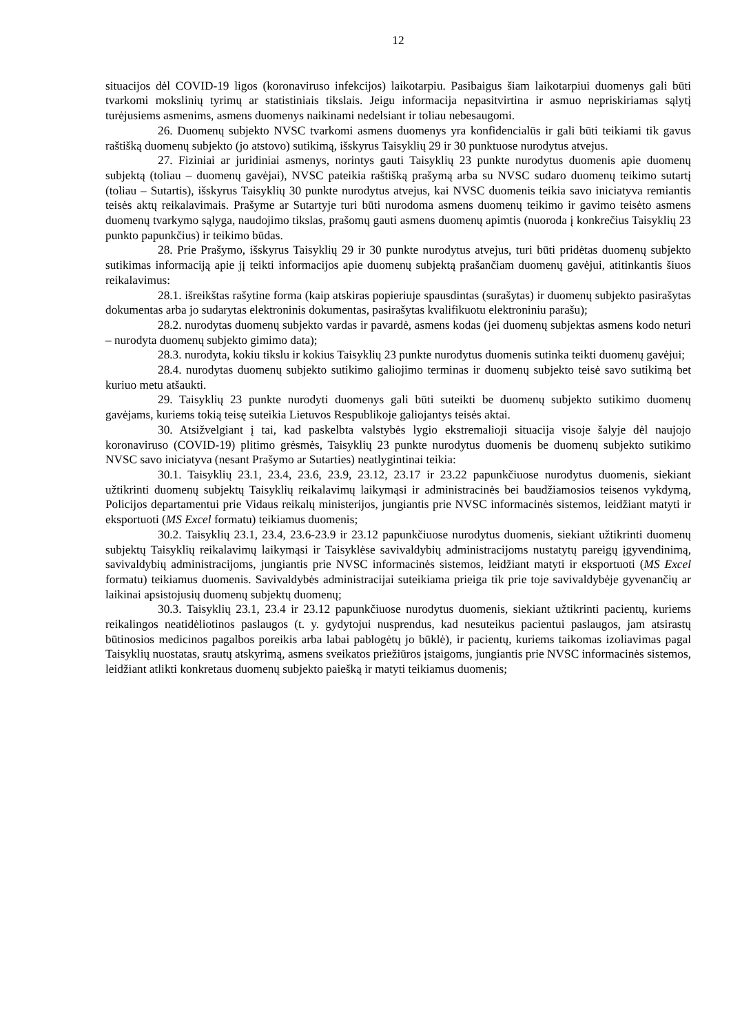12
situacijos dėl COVID-19 ligos (koronaviruso infekcijos) laikotarpiu. Pasibaigus šiam laikotarpiui duomenys gali būti tvarkomi mokslinių tyrimų ar statistiniais tikslais. Jeigu informacija nepasitvirtina ir asmuo nepriskiriamas sąlytį turėjusiems asmenims, asmens duomenys naikinami nedelsiant ir toliau nebesaugomi.
26. Duomenų subjekto NVSC tvarkomi asmens duomenys yra konfidencialūs ir gali būti teikiami tik gavus raštišką duomenų subjekto (jo atstovo) sutikimą, išskyrus Taisyklių 29 ir 30 punktuose nurodytus atvejus.
27. Fiziniai ar juridiniai asmenys, norintys gauti Taisyklių 23 punkte nurodytus duomenis apie duomenų subjektą (toliau – duomenų gavėjai), NVSC pateikia raštišką prašymą arba su NVSC sudaro duomenų teikimo sutartį (toliau – Sutartis), išskyrus Taisyklių 30 punkte nurodytus atvejus, kai NVSC duomenis teikia savo iniciatyva remiantis teisės aktų reikalavimais. Prašyme ar Sutartyje turi būti nurodoma asmens duomenų teikimo ir gavimo teisėto asmens duomenų tvarkymo sąlyga, naudojimo tikslas, prašomų gauti asmens duomenų apimtis (nuoroda į konkrečius Taisyklių 23 punkto papunkčius) ir teikimo būdas.
28. Prie Prašymo, išskyrus Taisyklių 29 ir 30 punkte nurodytus atvejus, turi būti pridėtas duomenų subjekto sutikimas informaciją apie jį teikti informacijos apie duomenų subjektą prašančiam duomenų gavėjui, atitinkantis šiuos reikalavimus:
28.1. išreikštas rašytine forma (kaip atskiras popieriuje spausdintas (surašytas) ir duomenų subjekto pasirašytas dokumentas arba jo sudarytas elektroninis dokumentas, pasirašytas kvalifikuotu elektroniniu parašu);
28.2. nurodytas duomenų subjekto vardas ir pavardė, asmens kodas (jei duomenų subjektas asmens kodo neturi – nurodyta duomenų subjekto gimimo data);
28.3. nurodyta, kokiu tikslu ir kokius Taisyklių 23 punkte nurodytus duomenis sutinka teikti duomenų gavėjui;
28.4. nurodytas duomenų subjekto sutikimo galiojimo terminas ir duomenų subjekto teisė savo sutikimą bet kuriuo metu atšaukti.
29. Taisyklių 23 punkte nurodyti duomenys gali būti suteikti be duomenų subjekto sutikimo duomenų gavėjams, kuriems tokią teisę suteikia Lietuvos Respublikoje galiojantys teisės aktai.
30. Atsižvelgiant į tai, kad paskelbta valstybės lygio ekstremalioji situacija visoje šalyje dėl naujojo koronaviruso (COVID-19) plitimo grėsmės, Taisyklių 23 punkte nurodytus duomenis be duomenų subjekto sutikimo NVSC savo iniciatyva (nesant Prašymo ar Sutarties) neatlygintinai teikia:
30.1. Taisyklių 23.1, 23.4, 23.6, 23.9, 23.12, 23.17 ir 23.22 papunkčiuose nurodytus duomenis, siekiant užtikrinti duomenų subjektų Taisyklių reikalavimų laikymąsi ir administracinės bei baudžiamosios teisenos vykdymą, Policijos departamentui prie Vidaus reikalų ministerijos, jungiantis prie NVSC informacinės sistemos, leidžiant matyti ir eksportuoti (MS Excel formatu) teikiamus duomenis;
30.2. Taisyklių 23.1, 23.4, 23.6-23.9 ir 23.12 papunkčiuose nurodytus duomenis, siekiant užtikrinti duomenų subjektų Taisyklių reikalavimų laikymąsi ir Taisyklėse savivaldybių administracijoms nustatytų pareigų įgyvendinimą, savivaldybių administracijoms, jungiantis prie NVSC informacinės sistemos, leidžiant matyti ir eksportuoti (MS Excel formatu) teikiamus duomenis. Savivaldybės administracijai suteikiama prieiga tik prie toje savivaldybėje gyvenančių ar laikinai apsistojusių duomenų subjektų duomenų;
30.3. Taisyklių 23.1, 23.4 ir 23.12 papunkčiuose nurodytus duomenis, siekiant užtikrinti pacientų, kuriems reikalingos neatidėliotinos paslaugos (t. y. gydytojui nusprendus, kad nesuteikus pacientui paslaugos, jam atsirastų būtinosios medicinos pagalbos poreikis arba labai pablogėtų jo būklė), ir pacientų, kuriems taikomas izoliavimas pagal Taisyklių nuostatas, srautų atskyrimą, asmens sveikatos priežiūros įstaigoms, jungiantis prie NVSC informacinės sistemos, leidžiant atlikti konkretaus duomenų subjekto paiešką ir matyti teikiamus duomenis;